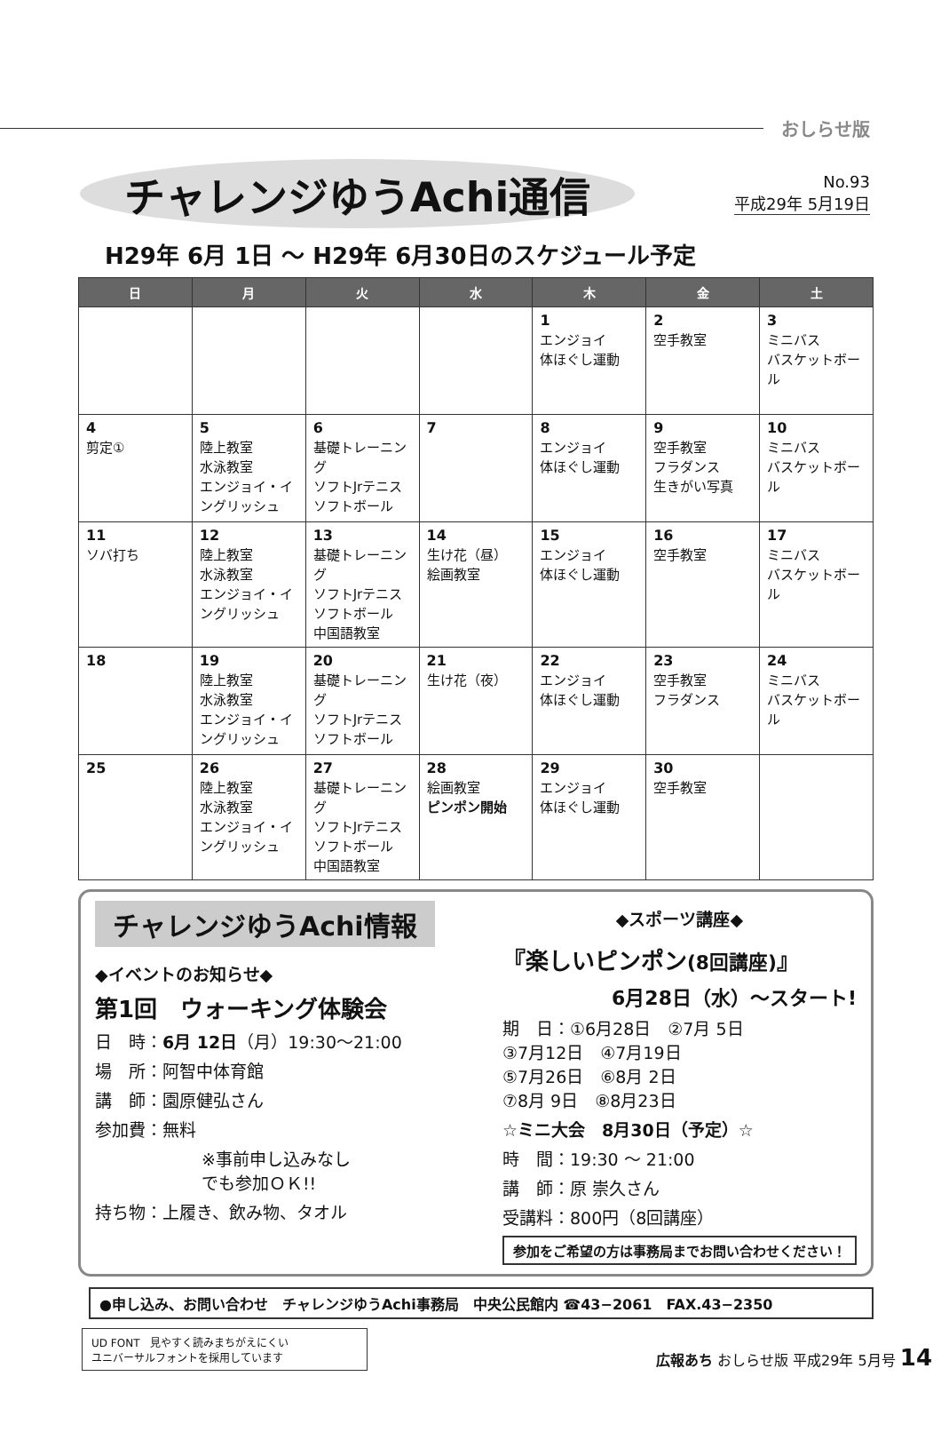おしらせ版
チャレンジゆうAchi通信
No.93
平成29年 5月19日
H29年 6月 1日 ～ H29年 6月30日のスケジュール予定
| 日 | 月 | 火 | 水 | 木 | 金 | 土 |
| --- | --- | --- | --- | --- | --- | --- |
| | | | | 1 エンジョイ 体ほぐし運動 | 2 空手教室 | 3 ミニバス バスケットボール |
| 4 剪定① | 5 陸上教室 水泳教室 エンジョイ・イングリッシュ | 6 基礎トレーニング ソフトJrテニス ソフトボール | 7 | 8 エンジョイ 体ほぐし運動 | 9 空手教室 フラダンス 生きがい写真 | 10 ミニバス バスケットボール |
| 11 ソバ打ち | 12 陸上教室 水泳教室 エンジョイ・イングリッシュ | 13 基礎トレーニング ソフトJrテニス ソフトボール 中国語教室 | 14 生け花（昼） 絵画教室 | 15 エンジョイ 体ほぐし運動 | 16 空手教室 | 17 ミニバス バスケットボール |
| 18 | 19 陸上教室 水泳教室 エンジョイ・イングリッシュ | 20 基礎トレーニング ソフトJrテニス ソフトボール | 21 生け花（夜） | 22 エンジョイ 体ほぐし運動 | 23 空手教室 フラダンス | 24 ミニバス バスケットボール |
| 25 | 26 陸上教室 水泳教室 エンジョイ・イングリッシュ | 27 基礎トレーニング ソフトJrテニス ソフトボール 中国語教室 | 28 絵画教室 ピンポン開始 | 29 エンジョイ 体ほぐし運動 | 30 空手教室 | |
チャレンジゆうAchi情報
◆イベントのお知らせ◆
第1回　ウォーキング体験会
日　時：6月 12日（月）19:30～21:00
場　所：阿智中体育館
講　師：園原健弘さん
参加費：無料
※事前申し込みなし
でも参加ＯＫ!!
持ち物：上履き、飲み物、タオル
◆スポーツ講座◆
『楽しいピンポン(8回講座)』
6月28日（水）～スタート!
期　日：①6月28日　②7月 5日
③7月12日　④7月19日
⑤7月26日　⑥8月 2日
⑦8月 9日　⑧8月23日
☆ミニ大会　8月30日（予定）☆
時　間：19:30 ～ 21:00
講　師：原 崇久さん
受講料：800円（8回講座）
参加をご希望の方は事務局までお問い合わせください！
●申し込み、お問い合わせ　チャレンジゆうAchi事務局　中央公民館内 ☎43−2061　FAX.43−2350
UD FONT　見やすく読みまちがえにくい
ユニバーサルフォントを採用しています
広報あち おしらせ版 平成29年 5月号 14